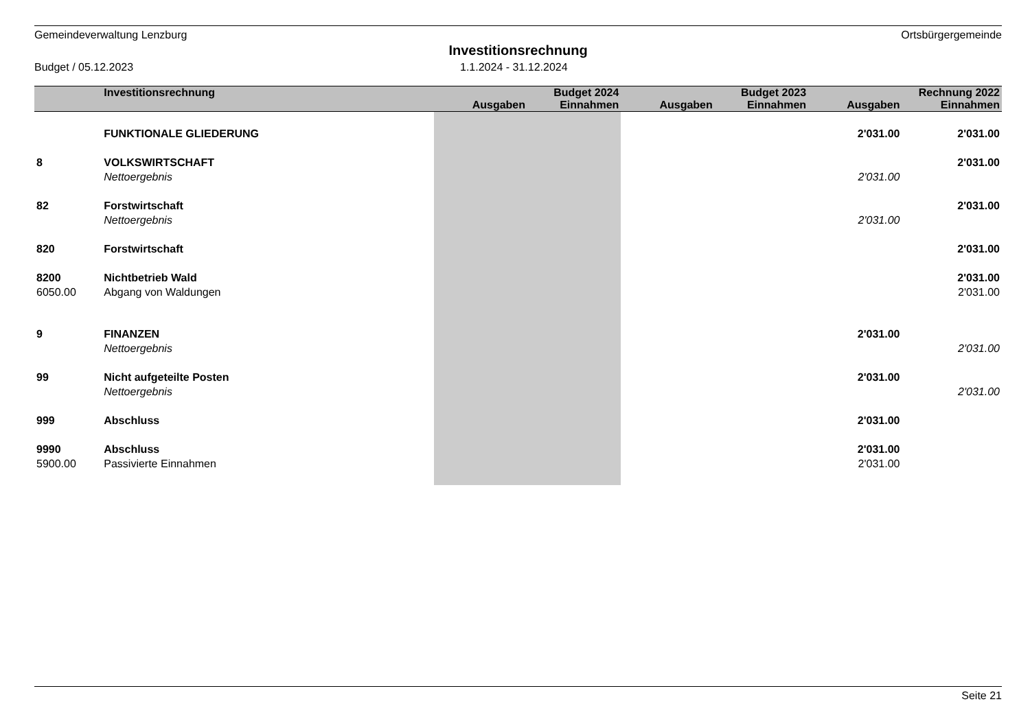Gemeindeverwaltung Lenzburg Ortsbürgergemeinde
Investitionsrechnung
Budget / 05.12.2023 1.1.2024 - 31.12.2024
| | Investitionsrechnung | | Budget 2024 | | Budget 2023 | | Rechnung 2022 |
| --- | --- | --- | --- | --- | --- | --- | --- |
| | | Ausgaben | Einnahmen | Ausgaben | Einnahmen | Ausgaben | Einnahmen |
| | FUNKTIONALE GLIEDERUNG | | | | | 2'031.00 | 2'031.00 |
| 8 | VOLKSWIRTSCHAFT | | | | | | 2'031.00 |
| | Nettoergebnis | | | | | 2'031.00 | |
| 82 | Forstwirtschaft | | | | | | 2'031.00 |
| | Nettoergebnis | | | | | 2'031.00 | |
| 820 | Forstwirtschaft | | | | | | 2'031.00 |
| 8200 | Nichtbetrieb Wald | | | | | | 2'031.00 |
| 6050.00 | Abgang von Waldungen | | | | | | 2'031.00 |
| 9 | FINANZEN | | | | | 2'031.00 | |
| | Nettoergebnis | | | | | | 2'031.00 |
| 99 | Nicht aufgeteilte Posten | | | | | 2'031.00 | |
| | Nettoergebnis | | | | | | 2'031.00 |
| 999 | Abschluss | | | | | 2'031.00 | |
| 9990 | Abschluss | | | | | 2'031.00 | |
| 5900.00 | Passivierte Einnahmen | | | | | 2'031.00 | |
Seite 21